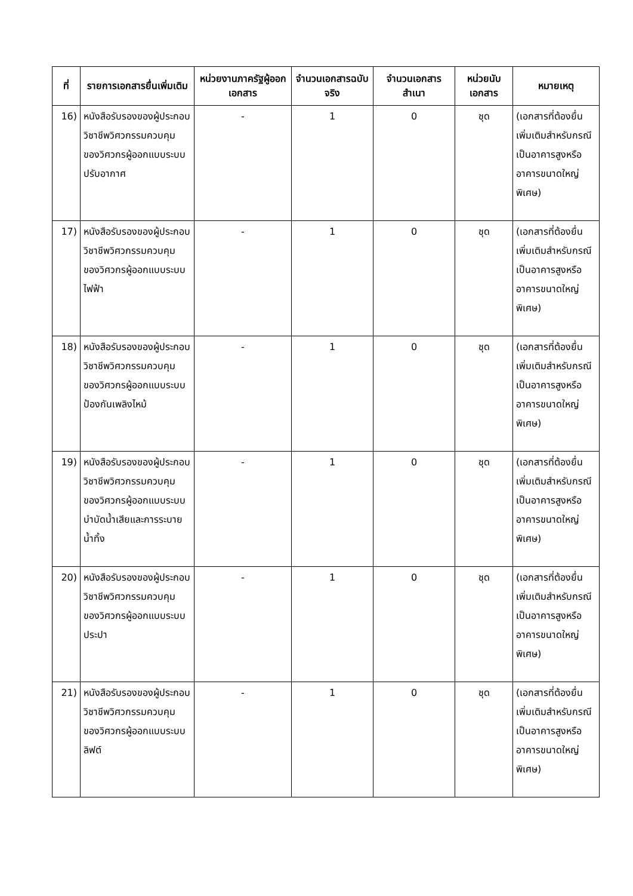| ที่ | รายการเอกสารยื่นเพิ่มเติม | หน่วยงานภาครัฐผู้ออกเอกสาร | จำนวนเอกสารฉบับจริง | จำนวนเอกสารสำเนา | หน่วยนับเอกสาร | หมายเหตุ |
| --- | --- | --- | --- | --- | --- | --- |
| 16) | หนังสือรับรองของผู้ประกอบวิชาชีพวิศวกรรมควบคุมของวิศวกรผู้ออกแบบระบบปรับอากาศ | - | 1 | 0 | ชุด | (เอกสารที่ต้องยื่นเพิ่มเติมสำหรับกรณีเป็นอาคารสูงหรืออาคารขนาดใหญ่พิเศษ) |
| 17) | หนังสือรับรองของผู้ประกอบวิชาชีพวิศวกรรมควบคุมของวิศวกรผู้ออกแบบระบบไฟฟ้า | - | 1 | 0 | ชุด | (เอกสารที่ต้องยื่นเพิ่มเติมสำหรับกรณีเป็นอาคารสูงหรืออาคารขนาดใหญ่พิเศษ) |
| 18) | หนังสือรับรองของผู้ประกอบวิชาชีพวิศวกรรมควบคุมของวิศวกรผู้ออกแบบระบบป้องกันเพลิงไหม้ | - | 1 | 0 | ชุด | (เอกสารที่ต้องยื่นเพิ่มเติมสำหรับกรณีเป็นอาคารสูงหรืออาคารขนาดใหญ่พิเศษ) |
| 19) | หนังสือรับรองของผู้ประกอบวิชาชีพวิศวกรรมควบคุมของวิศวกรผู้ออกแบบระบบบำบัดน้ำเสียและการระบายน้ำทิ้ง | - | 1 | 0 | ชุด | (เอกสารที่ต้องยื่นเพิ่มเติมสำหรับกรณีเป็นอาคารสูงหรืออาคารขนาดใหญ่พิเศษ) |
| 20) | หนังสือรับรองของผู้ประกอบวิชาชีพวิศวกรรมควบคุมของวิศวกรผู้ออกแบบระบบประปา | - | 1 | 0 | ชุด | (เอกสารที่ต้องยื่นเพิ่มเติมสำหรับกรณีเป็นอาคารสูงหรืออาคารขนาดใหญ่พิเศษ) |
| 21) | หนังสือรับรองของผู้ประกอบวิชาชีพวิศวกรรมควบคุมของวิศวกรผู้ออกแบบระบบลิฟต์ | - | 1 | 0 | ชุด | (เอกสารที่ต้องยื่นเพิ่มเติมสำหรับกรณีเป็นอาคารสูงหรืออาคารขนาดใหญ่พิเศษ) |